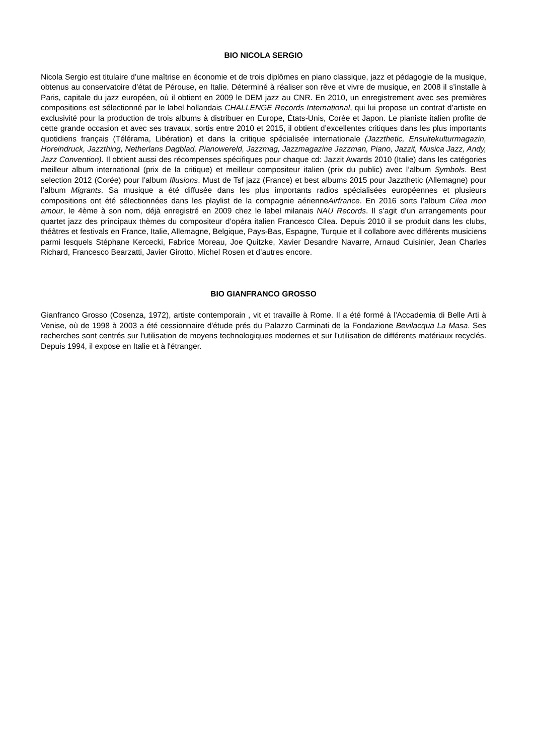BIO NICOLA SERGIO
Nicola Sergio est titulaire d’une maîtrise en économie et de trois diplômes en piano classique, jazz et pédagogie de la musique, obtenus au conservatoire d’état de Pérouse, en Italie. Déterminé à réaliser son rêve et vivre de musique, en 2008 il s’installe à Paris, capitale du jazz européen, où il obtient en 2009 le DEM jazz au CNR. En 2010, un enregistrement avec ses premières compositions est sélectionné par le label hollandais CHALLENGE Records International, qui lui propose un contrat d’artiste en exclusivité pour la production de trois albums à distribuer en Europe, États-Unis, Corée et Japon. Le pianiste italien profite de cette grande occasion et avec ses travaux, sortis entre 2010 et 2015, il obtient d’excellentes critiques dans les plus importants quotidiens français (Télérama, Libération) et dans la critique spécialisée internationale (Jazzthetic, Ensuitekulturmagazin, Horeindruck, Jazzthing, Netherlans Dagblad, Pianowereld, Jazzmag, Jazzmagazine Jazzman, Piano, Jazzit, Musica Jazz, Andy, Jazz Convention). Il obtient aussi des récompenses spécifiques pour chaque cd: Jazzit Awards 2010 (Italie) dans les catégories meilleur album international (prix de la critique) et meilleur compositeur italien (prix du public) avec l’album Symbols. Best selection 2012 (Corée) pour l’album Illusions. Must de Tsf jazz (France) et best albums 2015 pour Jazzthetic (Allemagne) pour l’album Migrants. Sa musique a été diffusée dans les plus importants radios spécialisées européennes et plusieurs compositions ont été sélectionnées dans les playlist de la compagnie aérienneAirfrance. En 2016 sorts l’album Cilea mon amour, le 4ème à son nom, déjà enregistré en 2009 chez le label milanais NAU Records. Il s’agit d’un arrangements pour quartet jazz des principaux thèmes du compositeur d’opéra italien Francesco Cilea. Depuis 2010 il se produit dans les clubs, théâtres et festivals en France, Italie, Allemagne, Belgique, Pays-Bas, Espagne, Turquie et il collabore avec différents musiciens parmi lesquels Stéphane Kercecki, Fabrice Moreau, Joe Quitzke, Xavier Desandre Navarre, Arnaud Cuisinier, Jean Charles Richard, Francesco Bearzatti, Javier Girotto, Michel Rosen et d’autres encore.
BIO GIANFRANCO GROSSO
Gianfranco Grosso (Cosenza, 1972), artiste contemporain , vit et travaille à Rome. Il a été formé à l'Accademia di Belle Arti à Venise, où de 1998 à 2003 a été cessionnaire d'étude prés du Palazzo Carminati de la Fondazione Bevilacqua La Masa. Ses recherches sont centrés sur l'utilisation de moyens technologiques modernes et sur l'utilisation de différents matériaux recyclés. Depuis 1994, il expose en Italie et à l'étranger.